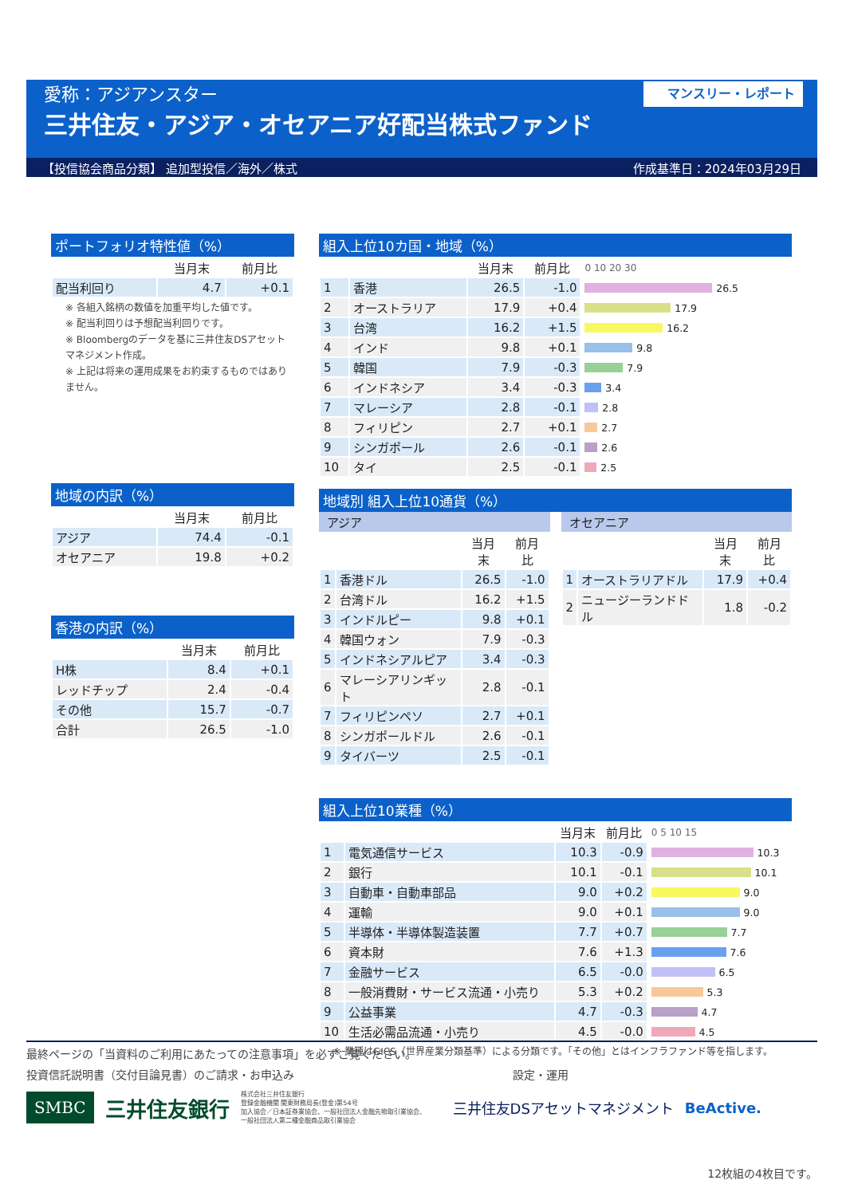愛称：アジアンスター
三井住友・アジア・オセアニア好配当株式ファンド
マンスリー・レポート
【投信協会商品分類】 追加型投信／海外／株式 作成基準日：2024年03月29日
ポートフォリオ特性値（%）
| | 当月末 | 前月比 |
| --- | --- | --- |
| 配当利回り | 4.7 | +0.1 |
※ 各組入銘柄の数値を加重平均した値です。
※ 配当利回りは予想配当利回りです。
※ Bloombergのデータを基に三井住友DSアセットマネジメント作成。
※ 上記は将来の運用成果をお約束するものではありません。
地域の内訳（%）
| | 当月末 | 前月比 |
| --- | --- | --- |
| アジア | 74.4 | -0.1 |
| オセアニア | 19.8 | +0.2 |
香港の内訳（%）
| | 当月末 | 前月比 |
| --- | --- | --- |
| H株 | 8.4 | +0.1 |
| レッドチップ | 2.4 | -0.4 |
| その他 | 15.7 | -0.7 |
| 合計 | 26.5 | -1.0 |
組入上位10カ国・地域（%）
| | | 当月末 | 前月比 | 0 10 20 30 |
| --- | --- | --- | --- | --- |
| 1 | 香港 | 26.5 | -1.0 | 26.5 |
| 2 | オーストラリア | 17.9 | +0.4 | 17.9 |
| 3 | 台湾 | 16.2 | +1.5 | 16.2 |
| 4 | インド | 9.8 | +0.1 | 9.8 |
| 5 | 韓国 | 7.9 | -0.3 | 7.9 |
| 6 | インドネシア | 3.4 | -0.3 | 3.4 |
| 7 | マレーシア | 2.8 | -0.1 | 2.8 |
| 8 | フィリピン | 2.7 | +0.1 | 2.7 |
| 9 | シンガポール | 2.6 | -0.1 | 2.6 |
| 10 | タイ | 2.5 | -0.1 | 2.5 |
地域別 組入上位10通貨（%）
アジア
| | | 当月末 | 前月比 |
| --- | --- | --- | --- |
| 1 | 香港ドル | 26.5 | -1.0 |
| 2 | 台湾ドル | 16.2 | +1.5 |
| 3 | インドルピー | 9.8 | +0.1 |
| 4 | 韓国ウォン | 7.9 | -0.3 |
| 5 | インドネシアルピア | 3.4 | -0.3 |
| 6 | マレーシアリンギット | 2.8 | -0.1 |
| 7 | フィリピンペソ | 2.7 | +0.1 |
| 8 | シンガポールドル | 2.6 | -0.1 |
| 9 | タイバーツ | 2.5 | -0.1 |
オセアニア
| | | 当月末 | 前月比 |
| --- | --- | --- | --- |
| 1 | オーストラリアドル | 17.9 | +0.4 |
| 2 | ニュージーランドドル | 1.8 | -0.2 |
組入上位10業種（%）
| | | 当月末 | 前月比 | 0 5 10 15 |
| --- | --- | --- | --- | --- |
| 1 | 電気通信サービス | 10.3 | -0.9 | 10.3 |
| 2 | 銀行 | 10.1 | -0.1 | 10.1 |
| 3 | 自動車・自動車部品 | 9.0 | +0.2 | 9.0 |
| 4 | 運輸 | 9.0 | +0.1 | 9.0 |
| 5 | 半導体・半導体製造装置 | 7.7 | +0.7 | 7.7 |
| 6 | 資本財 | 7.6 | +1.3 | 7.6 |
| 7 | 金融サービス | 6.5 | -0.0 | 6.5 |
| 8 | 一般消費財・サービス流通・小売り | 5.3 | +0.2 | 5.3 |
| 9 | 公益事業 | 4.7 | -0.3 | 4.7 |
| 10 | 生活必需品流通・小売り | 4.5 | -0.0 | 4.5 |
※ 業種はGICS（世界産業分類基準）による分類です。「その他」とはインフラファンド等を指します。
最終ページの「当資料のご利用にあたっての注意事項」を必ずご覧ください。
投資信託説明書（交付目論見書）のご請求・お申込み 設定・運用
SMBC 三井住友銀行 株式会社三井住友銀行
登録金融機関 関東財務局長(登金)第54号
加入協会／日本証券業協会、一般社団法人金融先物取引業協会、
一般社団法人第二種金融商品取引業協会 三井住友DSアセットマネジメント BeActive.
12枚組の4枚目です。